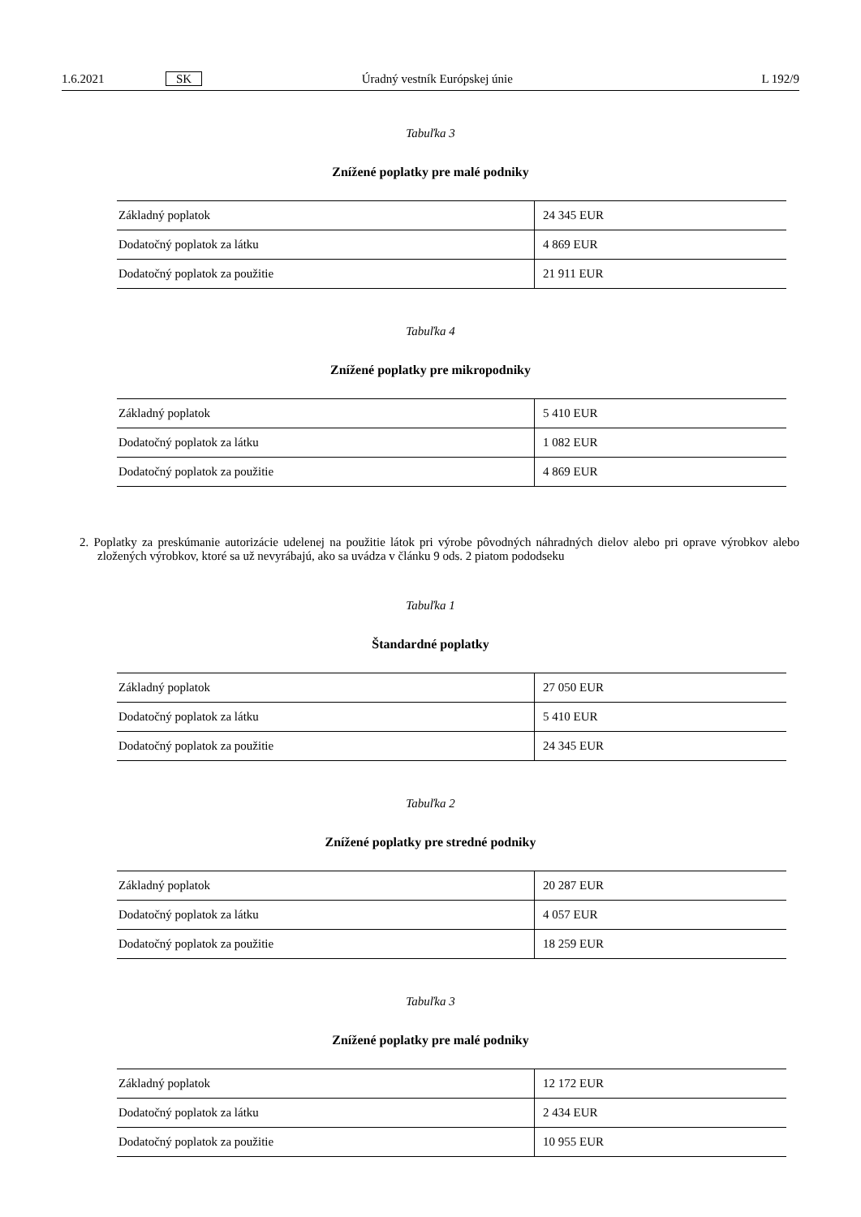1.6.2021 SK Úradný vestník Európskej únie L 192/9
Tabuľka 3
Znížené poplatky pre malé podniky
| Základný poplatok | 24 345 EUR |
| Dodatočný poplatok za látku | 4 869 EUR |
| Dodatočný poplatok za použitie | 21 911 EUR |
Tabuľka 4
Znížené poplatky pre mikropodniky
| Základný poplatok | 5 410 EUR |
| Dodatočný poplatok za látku | 1 082 EUR |
| Dodatočný poplatok za použitie | 4 869 EUR |
2. Poplatky za preskúmanie autorizácie udelenej na použitie látok pri výrobe pôvodných náhradných dielov alebo pri oprave výrobkov alebo zložených výrobkov, ktoré sa už nevyrábajú, ako sa uvádza v článku 9 ods. 2 piatom pododseku
Tabuľka 1
Štandardné poplatky
| Základný poplatok | 27 050 EUR |
| Dodatočný poplatok za látku | 5 410 EUR |
| Dodatočný poplatok za použitie | 24 345 EUR |
Tabuľka 2
Znížené poplatky pre stredné podniky
| Základný poplatok | 20 287 EUR |
| Dodatočný poplatok za látku | 4 057 EUR |
| Dodatočný poplatok za použitie | 18 259 EUR |
Tabuľka 3
Znížené poplatky pre malé podniky
| Základný poplatok | 12 172 EUR |
| Dodatočný poplatok za látku | 2 434 EUR |
| Dodatočný poplatok za použitie | 10 955 EUR |